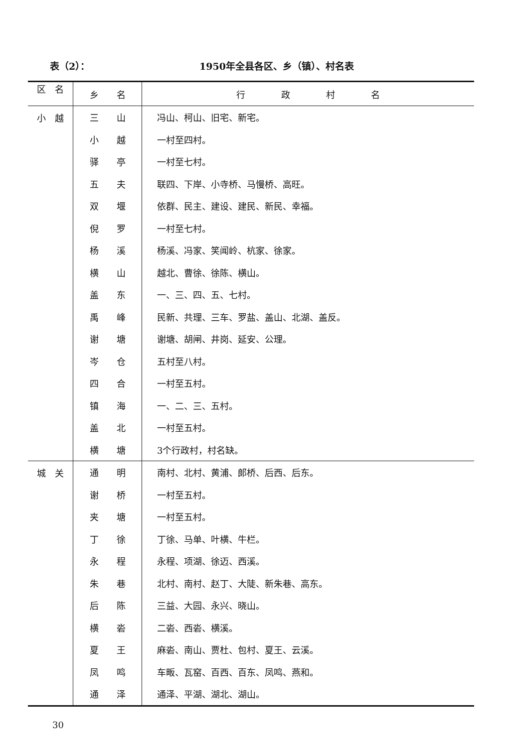表（2）： 1950年全县各区、乡（镇）、村名表
| 区 名 | 乡 名 | 行 政 村 名 |
| --- | --- | --- |
| 小 越 | 三 山 | 冯山、柯山、旧宅、新宅。 |
| | 小 越 | 一村至四村。 |
| | 驿 亭 | 一村至七村。 |
| | 五 夫 | 联四、下岸、小寺桥、马慢桥、高旺。 |
| | 双 堰 | 依群、民主、建设、建民、新民、幸福。 |
| | 倪 罗 | 一村至七村。 |
| | 杨 溪 | 杨溪、冯家、笑闻岭、杭家、徐家。 |
| | 横 山 | 越北、曹徐、徐陈、横山。 |
| | 盖 东 | 一、三、四、五、七村。 |
| | 禹 峰 | 民新、共理、三车、罗盐、盖山、北湖、盖反。 |
| | 谢 塘 | 谢塘、胡闸、井岗、延安、公理。 |
| | 岑 仓 | 五村至八村。 |
| | 四 合 | 一村至五村。 |
| | 镇 海 | 一、二、三、五村。 |
| | 盖 北 | 一村至五村。 |
| | 横 塘 | 3个行政村，村名缺。 |
| 城 关 | 通 明 | 南村、北村、黄浦、郎桥、后西、后东。 |
| | 谢 桥 | 一村至五村。 |
| | 夹 塘 | 一村至五村。 |
| | 丁 徐 | 丁徐、马单、叶横、牛栏。 |
| | 永 程 | 永程、项湖、徐迈、西溪。 |
| | 朱 巷 | 北村、南村、赵丁、大陡、新朱巷、高东。 |
| | 后 陈 | 三益、大园、永兴、晓山。 |
| | 横 沯 | 二沯、西沯、横溪。 |
| | 夏 王 | 麻沯、南山、贾杜、包村、夏王、云溪。 |
| | 凤 鸣 | 车畈、瓦窑、百西、百东、凤鸣、燕和。 |
| | 通 泽 | 通泽、平湖、湖北、湖山。 |
30